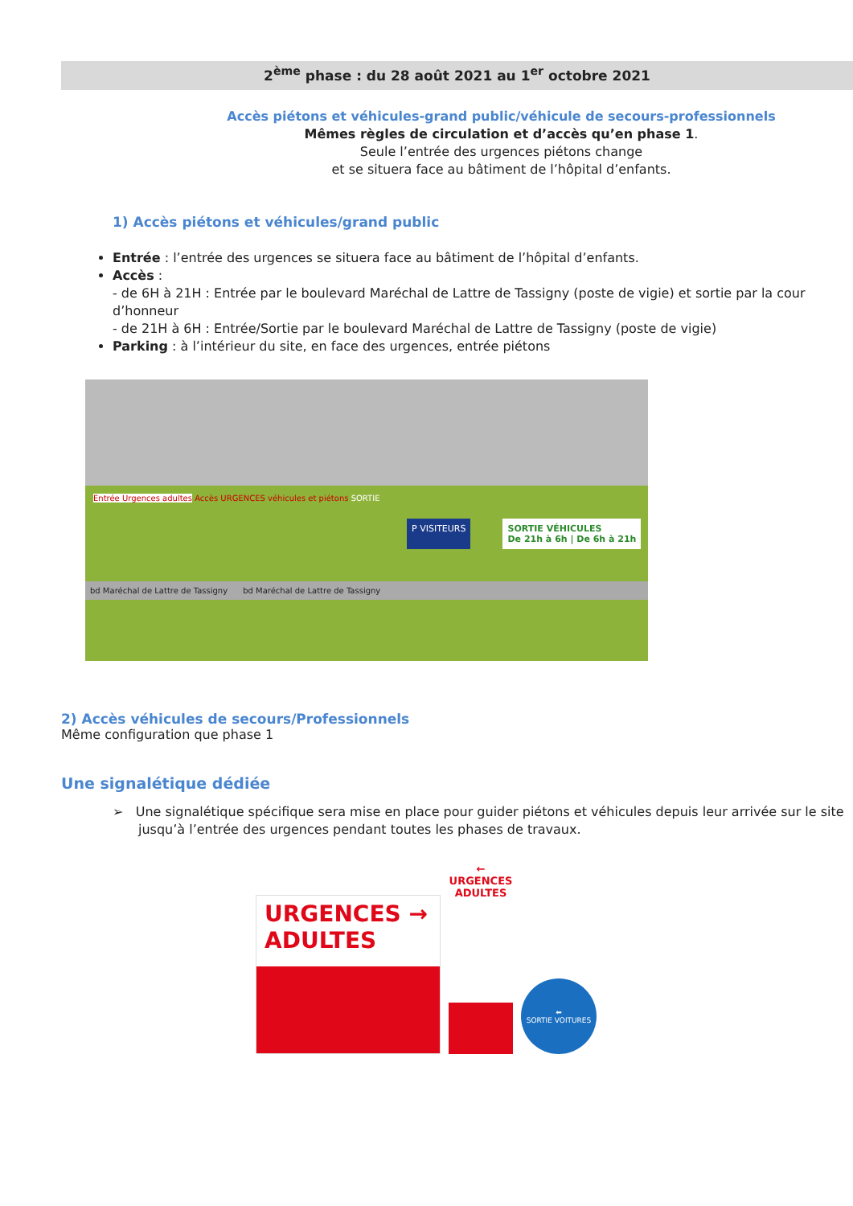2<sup>ème</sup> phase : du 28 août 2021 au 1<sup>er</sup> octobre 2021
Accès piétons et véhicules-grand public/véhicule de secours-professionnels
Mêmes règles de circulation et d’accès qu’en phase 1.
Seule l’entrée des urgences piétons change
et se situera face au bâtiment de l’hôpital d’enfants.
1) Accès piétons et véhicules/grand public
Entrée : l’entrée des urgences se situera face au bâtiment de l’hôpital d’enfants.
Accès :
- de 6H à 21H : Entrée par le boulevard Maréchal de Lattre de Tassigny (poste de vigie) et sortie par la cour d’honneur
- de 21H à 6H : Entrée/Sortie par le boulevard Maréchal de Lattre de Tassigny (poste de vigie)
Parking : à l’intérieur du site, en face des urgences, entrée piétons
Entrée Urgences adultes Accès URGENCES véhicules et piétons SORTIE
P VISITEURS SORTIE VÉHICULES
De 21h à 6h | De 6h à 21h
bd Maréchal de Lattre de Tassigny bd Maréchal de Lattre de Tassigny
2) Accès véhicules de secours/Professionnels
Même configuration que phase 1
Une signalétique dédiée
➢ Une signalétique spécifique sera mise en place pour guider piétons et véhicules depuis leur arrivée sur le site jusqu’à l’entrée des urgences pendant toutes les phases de travaux.
URGENCES →
ADULTES
←
URGENCES ADULTES
⬅
SORTIE VOITURES